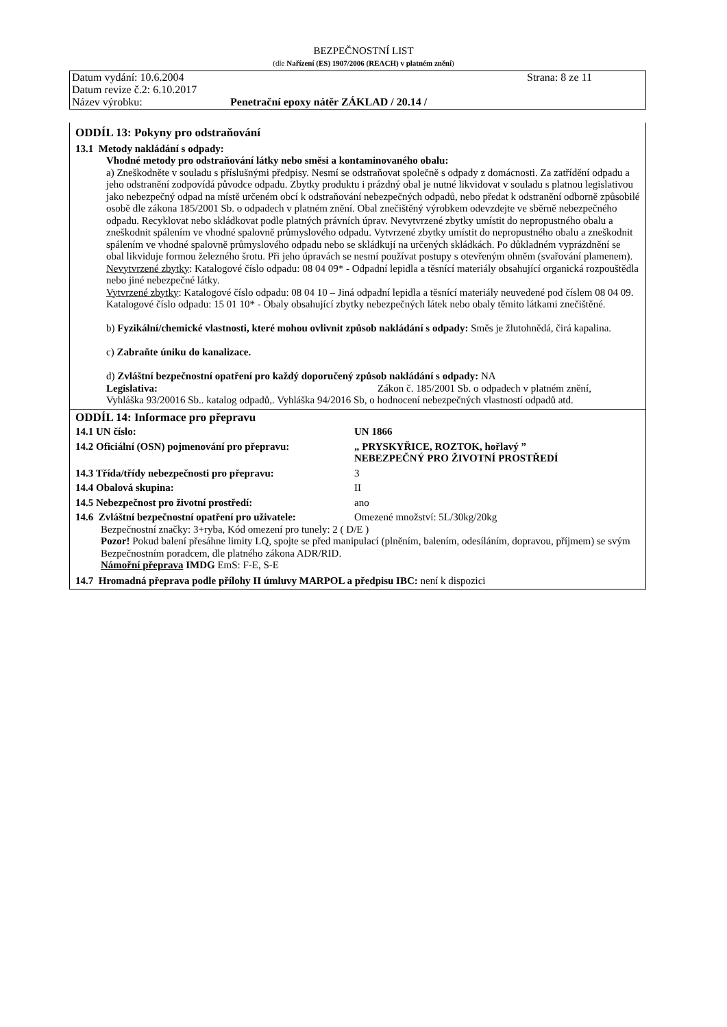BEZPEČNOSTNÍ LIST
(dle Nařízení (ES) 1907/2006 (REACH) v platném znění)
Datum vydání: 10.6.2004 Strana: 8 ze 11
Datum revize č.2: 6.10.2017
Název výrobku: Penetrační epoxy nátěr ZÁKLAD / 20.14 /
ODDÍL 13: Pokyny pro odstraňování
13.1 Metody nakládání s odpady:
Vhodné metody pro odstraňování látky nebo směsi a kontaminovaného obalu:
a) Zneškodněte v souladu s příslušnými předpisy. Nesmí se odstraňovat společně s odpady z domácnosti. Za zatřídění odpadu a jeho odstranění zodpovídá původce odpadu. Zbytky produktu i prázdný obal je nutné likvidovat v souladu s platnou legislativou jako nebezpečný odpad na místě určeném obcí k odstraňování nebezpečných odpadů, nebo předat k odstranění odborně způsobilé osobě dle zákona 185/2001 Sb. o odpadech v platném znění. Obal znečištěný výrobkem odevzdejte ve sběrně nebezpečného odpadu. Recyklovat nebo skládkovat podle platných právních úprav. Nevytvrzené zbytky umístit do nepropustného obalu a zneškodnit spálením ve vhodné spalovně průmyslového odpadu. Vytvrzené zbytky umístit do nepropustného obalu a zneškodnit spálením ve vhodné spalovně průmyslového odpadu nebo se skládkují na určených skládkách. Po důkladném vyprázdnění se obal likviduje formou železného šrotu. Při jeho úpravách se nesmí používat postupy s otevřeným ohněm (svařování plamenem).
Nevytvrzené zbytky: Katalogové číslo odpadu: 08 04 09* - Odpadní lepidla a těsnící materiály obsahující organická rozpouštědla nebo jiné nebezpečné látky.
Vytvrzené zbytky: Katalogové číslo odpadu: 08 04 10 – Jiná odpadní lepidla a těsnící materiály neuvedené pod číslem 08 04 09.
Katalogové číslo odpadu: 15 01 10* - Obaly obsahující zbytky nebezpečných látek nebo obaly těmito látkami znečištěné.
b) Fyzikální/chemické vlastnosti, které mohou ovlivnit způsob nakládání s odpady: Směs je žlutohnědá, čirá kapalina.
c) Zabraňte úniku do kanalizace.
d) Zvláštní bezpečnostní opatření pro každý doporučený způsob nakládání s odpady: NA
Legislativa: Zákon č. 185/2001 Sb. o odpadech v platném znění,
Vyhláška 93/20016 Sb.. katalog odpadů,. Vyhláška 94/2016 Sb, o hodnocení nebezpečných vlastností odpadů atd.
ODDÍL 14: Informace pro přepravu
14.1 UN číslo: UN 1866
14.2 Oficiální (OSN) pojmenování pro přepravu: „ PRYSKYŘICE, ROZTOK, hořlavý ”
NEBEZPEČNÝ PRO ŽIVOTNÍ PROSTŘEDÍ
14.3 Třída/třídy nebezpečnosti pro přepravu: 3
14.4 Obalová skupina: II
14.5 Nebezpečnost pro životní prostředí: ano
14.6 Zvláštní bezpečnostní opatření pro uživatele: Omezené množství: 5L/30kg/20kg
Bezpečnostní značky: 3+ryba, Kód omezení pro tunely: 2 ( D/E )
Pozor! Pokud balení přesáhne limity LQ, spojte se před manipulací (plněním, balením, odesíláním, dopravou, příjmem) se svým Bezpečnostním poradcem, dle platného zákona ADR/RID.
Námořní přeprava IMDG EmS: F-E, S-E
14.7 Hromadná přeprava podle přílohy II úmluvy MARPOL a předpisu IBC: není k dispozici